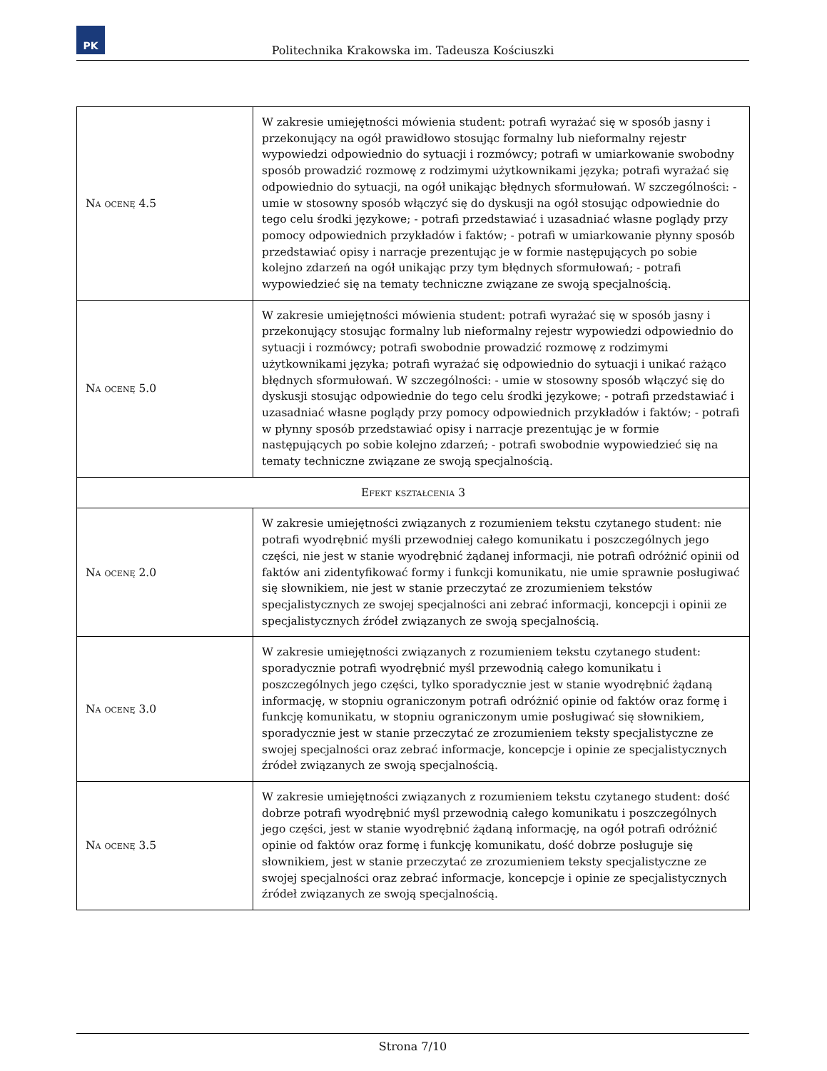PK
Politechnika Krakowska im. Tadeusza Kościuszki
| Na ocenę 4.5 | W zakresie umiejętności mówienia student: potrafi wyrażać się w sposób jasny i przekonujący na ogół prawidłowo stosując formalny lub nieformalny rejestr wypowiedzi odpowiednio do sytuacji i rozmówcy; potrafi w umiarkowanie swobodny sposób prowadzić rozmowę z rodzimymi użytkownikami języka; potrafi wyrażać się odpowiednio do sytuacji, na ogół unikając błędnych sformułowań. W szczególności: - umie w stosowny sposób włączyć się do dyskusji na ogół stosując odpowiednie do tego celu środki językowe; - potrafi przedstawiać i uzasadniać własne poglądy przy pomocy odpowiednich przykładów i faktów; - potrafi w umiarkowanie płynny sposób przedstawiać opisy i narracje prezentując je w formie następujących po sobie kolejno zdarzeń na ogół unikając przy tym błędnych sformułowań; - potrafi wypowiedzieć się na tematy techniczne związane ze swoją specjalnością. |
| Na ocenę 5.0 | W zakresie umiejętności mówienia student: potrafi wyrażać się w sposób jasny i przekonujący stosując formalny lub nieformalny rejestr wypowiedzi odpowiednio do sytuacji i rozmówcy; potrafi swobodnie prowadzić rozmowę z rodzimymi użytkownikami języka; potrafi wyrażać się odpowiednio do sytuacji i unikać rażąco błędnych sformułowań. W szczególności: - umie w stosowny sposób włączyć się do dyskusji stosując odpowiednie do tego celu środki językowe; - potrafi przedstawiać i uzasadniać własne poglądy przy pomocy odpowiednich przykładów i faktów; - potrafi w płynny sposób przedstawiać opisy i narracje prezentując je w formie następujących po sobie kolejno zdarzeń; - potrafi swobodnie wypowiedzieć się na tematy techniczne związane ze swoją specjalnością. |
| Efekt kształcenia 3 | |
| Na ocenę 2.0 | W zakresie umiejętności związanych z rozumieniem tekstu czytanego student: nie potrafi wyodrębnić myśli przewodniej całego komunikatu i poszczególnych jego części, nie jest w stanie wyodrębnić żądanej informacji, nie potrafi odróżnić opinii od faktów ani zidentyfikować formy i funkcji komunikatu, nie umie sprawnie posługiwać się słownikiem, nie jest w stanie przeczytać ze zrozumieniem tekstów specjalistycznych ze swojej specjalności ani zebrać informacji, koncepcji i opinii ze specjalistycznych źródeł związanych ze swoją specjalnością. |
| Na ocenę 3.0 | W zakresie umiejętności związanych z rozumieniem tekstu czytanego student: sporadycznie potrafi wyodrębnić myśl przewodnią całego komunikatu i poszczególnych jego części, tylko sporadycznie jest w stanie wyodrębnić żądaną informację, w stopniu ograniczonym potrafi odróżnić opinie od faktów oraz formę i funkcję komunikatu, w stopniu ograniczonym umie posługiwać się słownikiem, sporadycznie jest w stanie przeczytać ze zrozumieniem teksty specjalistyczne ze swojej specjalności oraz zebrać informacje, koncepcje i opinie ze specjalistycznych źródeł związanych ze swoją specjalnością. |
| Na ocenę 3.5 | W zakresie umiejętności związanych z rozumieniem tekstu czytanego student: dość dobrze potrafi wyodrębnić myśl przewodnią całego komunikatu i poszczególnych jego części, jest w stanie wyodrębnić żądaną informację, na ogół potrafi odróżnić opinie od faktów oraz formę i funkcję komunikatu, dość dobrze posługuje się słownikiem, jest w stanie przeczytać ze zrozumieniem teksty specjalistyczne ze swojej specjalności oraz zebrać informacje, koncepcje i opinie ze specjalistycznych źródeł związanych ze swoją specjalnością. |
Strona 7/10